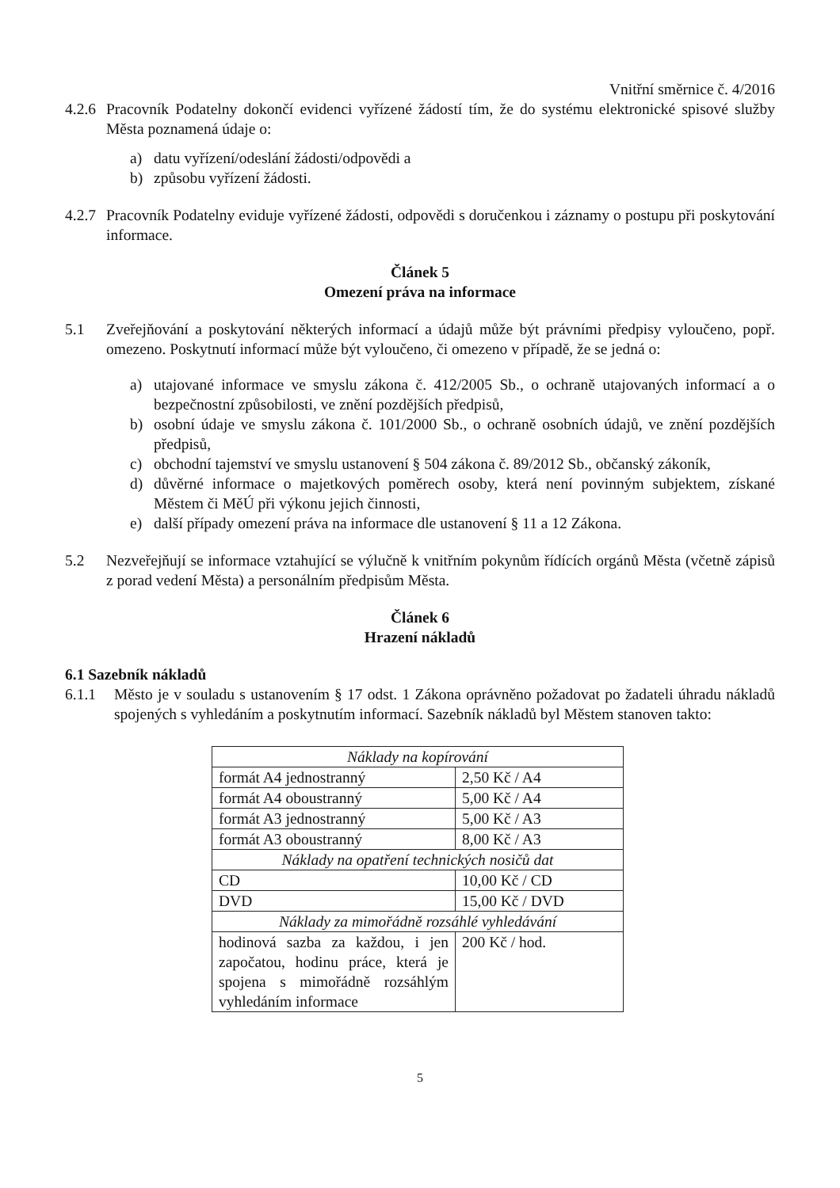Vnitřní směrnice č. 4/2016
4.2.6 Pracovník Podatelny dokončí evidenci vyřízené žádostí tím, že do systému elektronické spisové služby Města poznamená údaje o:
a) datu vyřízení/odeslání žádosti/odpovědi a
b) způsobu vyřízení žádosti.
4.2.7 Pracovník Podatelny eviduje vyřízené žádosti, odpovědi s doručenkou i záznamy o postupu při poskytování informace.
Článek 5
Omezení práva na informace
5.1 Zveřejňování a poskytování některých informací a údajů může být právními předpisy vyloučeno, popř. omezeno. Poskytnutí informací může být vyloučeno, či omezeno v případě, že se jedná o:
a) utajované informace ve smyslu zákona č. 412/2005 Sb., o ochraně utajovaných informací a o bezpečnostní způsobilosti, ve znění pozdějších předpisů,
b) osobní údaje ve smyslu zákona č. 101/2000 Sb., o ochraně osobních údajů, ve znění pozdějších předpisů,
c) obchodní tajemství ve smyslu ustanovení § 504 zákona č. 89/2012 Sb., občanský zákoník,
d) důvěrné informace o majetkových poměrech osoby, která není povinným subjektem, získané Městem či MěÚ při výkonu jejich činnosti,
e) další případy omezení práva na informace dle ustanovení § 11 a 12 Zákona.
5.2 Nezveřejňují se informace vztahující se výlučně k vnitřním pokynům řídících orgánů Města (včetně zápisů z porad vedení Města) a personálním předpisům Města.
Článek 6
Hrazení nákladů
6.1 Sazebník nákladů
6.1.1 Město je v souladu s ustanovením § 17 odst. 1 Zákona oprávněno požadovat po žadateli úhradu nákladů spojených s vyhledáním a poskytnutím informací. Sazebník nákladů byl Městem stanoven takto:
| Náklady na kopírování | |
| formát A4 jednostranný | 2,50 Kč / A4 |
| formát A4 oboustranný | 5,00 Kč / A4 |
| formát A3 jednostranný | 5,00 Kč / A3 |
| formát A3 oboustranný | 8,00 Kč / A3 |
| Náklady na opatření technických nosičů dat | |
| CD | 10,00 Kč / CD |
| DVD | 15,00 Kč / DVD |
| Náklady za mimořádně rozsáhlé vyhledávání | |
| hodinová sazba za každou, i jen započatou, hodinu práce, která je spojena s mimořádně rozsáhlým vyhledáním informace | 200 Kč / hod. |
5